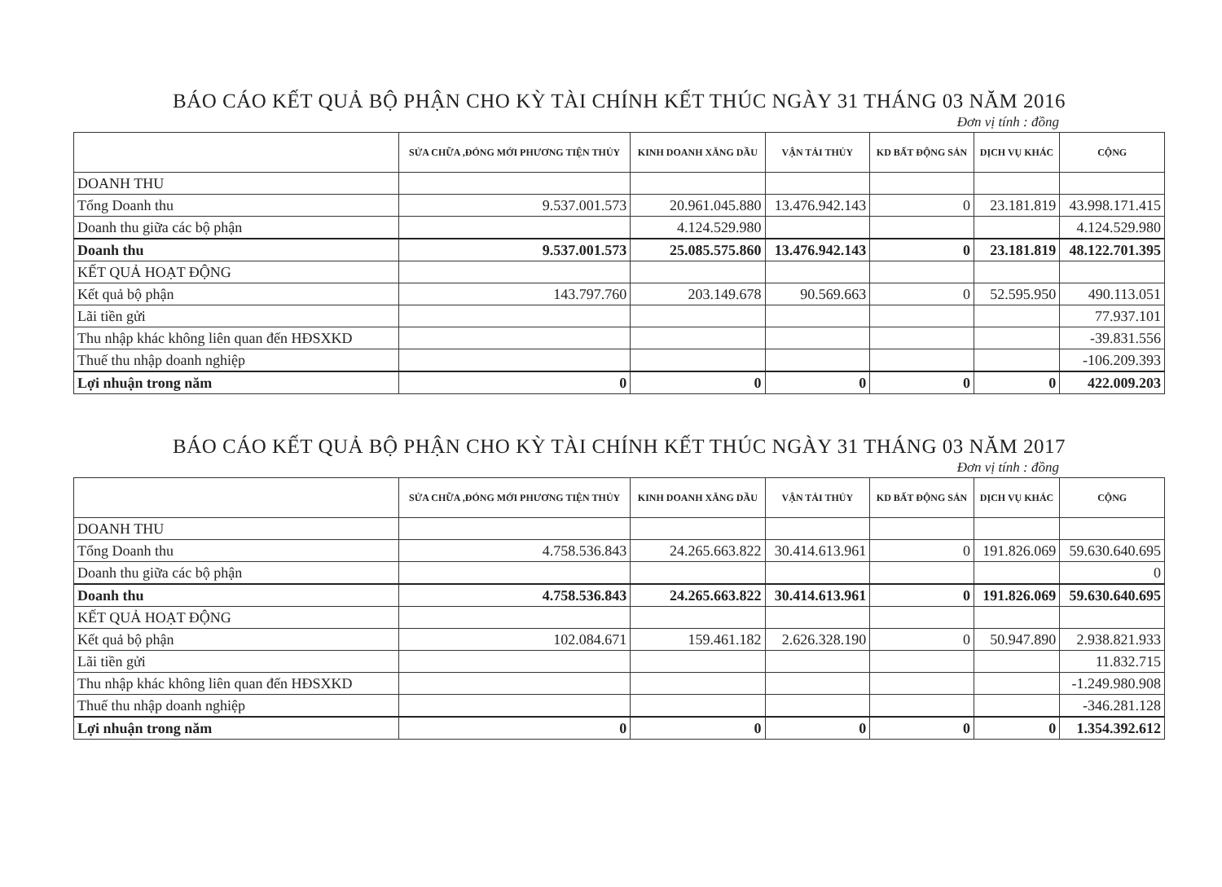BÁO CÁO KẾT QUẢ BỘ PHẬN CHO KỲ TÀI CHÍNH KẾT THÚC NGÀY 31 THÁNG 03 NĂM 2016
Đơn vị tính : đồng
| | SỬA CHỮA ,ĐÓNG MỚI PHƯƠNG TIỆN THỦY | KINH DOANH XĂNG DẦU | VẬN TẢI THỦY | KD BẤT ĐỘNG SẢN | DỊCH VỤ KHÁC | CỘNG |
| --- | --- | --- | --- | --- | --- | --- |
| DOANH THU | | | | | | |
| Tổng Doanh thu | 9.537.001.573 | 20.961.045.880 | 13.476.942.143 | 0 | 23.181.819 | 43.998.171.415 |
| Doanh thu giữa các bộ phận | | 4.124.529.980 | | | | 4.124.529.980 |
| Doanh thu | 9.537.001.573 | 25.085.575.860 | 13.476.942.143 | 0 | 23.181.819 | 48.122.701.395 |
| KẾT QUẢ HOẠT ĐỘNG | | | | | | |
| Kết quả bộ phận | 143.797.760 | 203.149.678 | 90.569.663 | 0 | 52.595.950 | 490.113.051 |
| Lãi tiền gửi | | | | | | 77.937.101 |
| Thu nhập khác không liên quan đến HĐSXKD | | | | | | -39.831.556 |
| Thuế thu nhập doanh nghiệp | | | | | | -106.209.393 |
| Lợi nhuận trong năm | 0 | 0 | 0 | 0 | 0 | 422.009.203 |
BÁO CÁO KẾT QUẢ BỘ PHẬN CHO KỲ TÀI CHÍNH KẾT THÚC NGÀY 31 THÁNG 03 NĂM 2017
Đơn vị tính : đồng
| | SỬA CHỮA ,ĐÓNG MỚI PHƯƠNG TIỆN THỦY | KINH DOANH XĂNG DẦU | VẬN TẢI THỦY | KD BẤT ĐỘNG SẢN | DỊCH VỤ KHÁC | CỘNG |
| --- | --- | --- | --- | --- | --- | --- |
| DOANH THU | | | | | | |
| Tổng Doanh thu | 4.758.536.843 | 24.265.663.822 | 30.414.613.961 | 0 | 191.826.069 | 59.630.640.695 |
| Doanh thu giữa các bộ phận | | | | | | 0 |
| Doanh thu | 4.758.536.843 | 24.265.663.822 | 30.414.613.961 | 0 | 191.826.069 | 59.630.640.695 |
| KẾT QUẢ HOẠT ĐỘNG | | | | | | |
| Kết quả bộ phận | 102.084.671 | 159.461.182 | 2.626.328.190 | 0 | 50.947.890 | 2.938.821.933 |
| Lãi tiền gửi | | | | | | 11.832.715 |
| Thu nhập khác không liên quan đến HĐSXKD | | | | | | -1.249.980.908 |
| Thuế thu nhập doanh nghiệp | | | | | | -346.281.128 |
| Lợi nhuận trong năm | 0 | 0 | 0 | 0 | 0 | 1.354.392.612 |